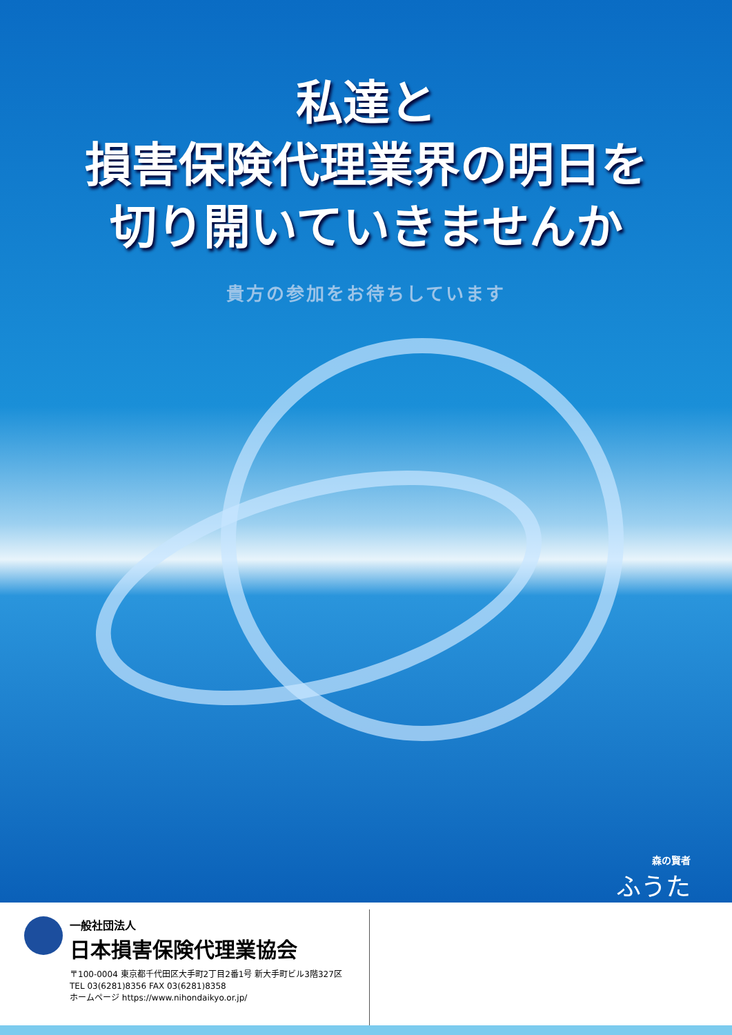私達と
損害保険代理業界の明日を
切り開いていきませんか
貴方の参加をお待ちしています
森の賢者
ふうた
一般社団法人
日本損害保険代理業協会
〒100-0004 東京都千代田区大手町2丁目2番1号 新大手町ビル3階327区
TEL 03(6281)8356 FAX 03(6281)8358
ホームページ https://www.nihondaikyo.or.jp/